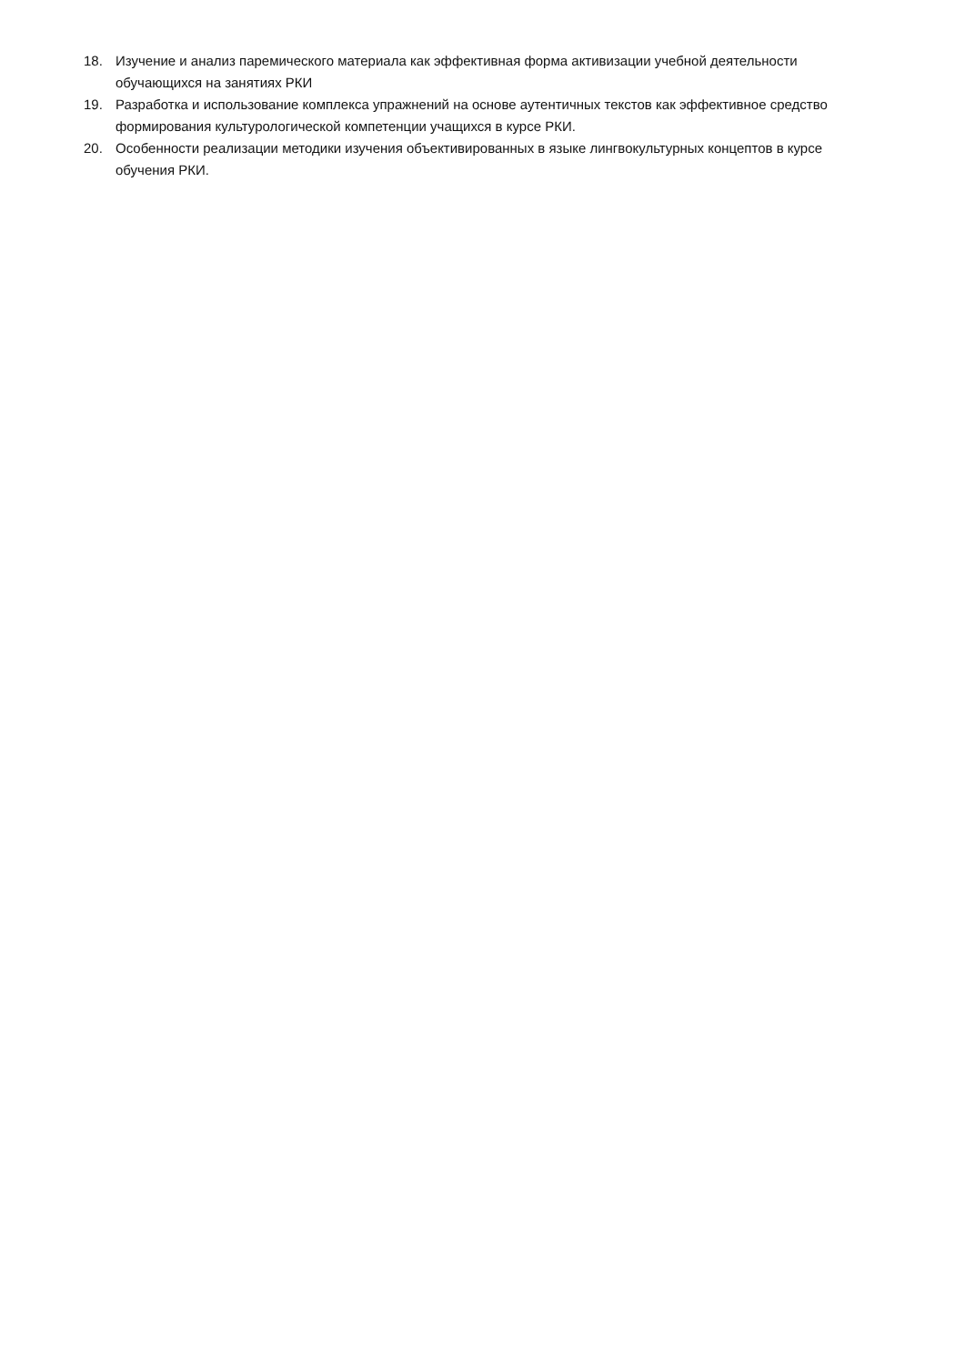18. Изучение и анализ паремического материала как эффективная форма активизации учебной деятельности обучающихся на занятиях РКИ
19. Разработка и использование комплекса упражнений на основе аутентичных текстов как эффективное средство формирования культурологической компетенции учащихся в курсе РКИ.
20. Особенности реализации методики изучения объективированных в языке лингвокультурных концептов в курсе обучения РКИ.